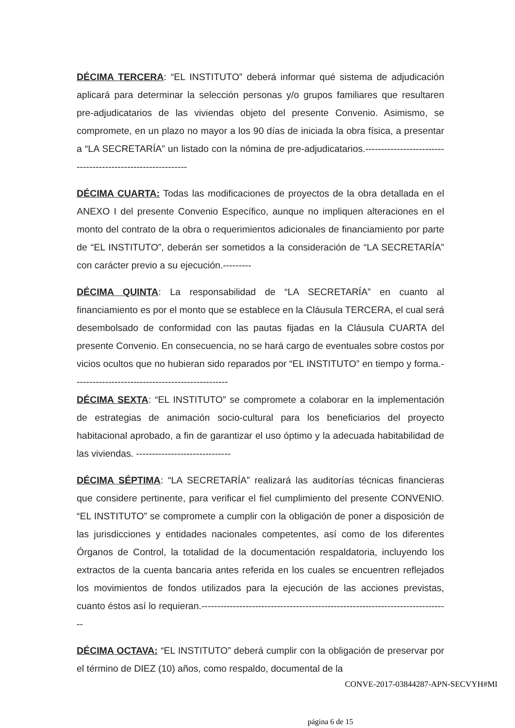DÉCIMA TERCERA: “EL INSTITUTO” deberá informar qué sistema de adjudicación aplicará para determinar la selección personas y/o grupos familiares que resultaren pre-adjudicatarios de las viviendas objeto del presente Convenio. Asimismo, se compromete, en un plazo no mayor a los 90 días de iniciada la obra física, a presentar a “LA SECRETARÍA” un listado con la nómina de pre-adjudicatarios.------------------------------------------------------------
DÉCIMA CUARTA: Todas las modificaciones de proyectos de la obra detallada en el ANEXO I del presente Convenio Específico, aunque no impliquen alteraciones en el monto del contrato de la obra o requerimientos adicionales de financiamiento por parte de “EL INSTITUTO”, deberán ser sometidos a la consideración de “LA SECRETARÍA” con carácter previo a su ejecución.---------
DÉCIMA QUINTA: La responsabilidad de “LA SECRETARÍA” en cuanto al financiamiento es por el monto que se establece en la Cláusula TERCERA, el cual será desembolsado de conformidad con las pautas fijadas en la Cláusula CUARTA del presente Convenio. En consecuencia, no se hará cargo de eventuales sobre costos por vicios ocultos que no hubieran sido reparados por “EL INSTITUTO” en tiempo y forma.-------------------------------------------------
DÉCIMA SEXTA: “EL INSTITUTO” se compromete a colaborar en la implementación de estrategias de animación socio-cultural para los beneficiarios del proyecto habitacional aprobado, a fin de garantizar el uso óptimo y la adecuada habitabilidad de las viviendas. ------------------------------
DÉCIMA SÉPTIMA: “LA SECRETARÍA” realizará las auditorías técnicas financieras que considere pertinente, para verificar el fiel cumplimiento del presente CONVENIO. “EL INSTITUTO” se compromete a cumplir con la obligación de poner a disposición de las jurisdicciones y entidades nacionales competentes, así como de los diferentes Órganos de Control, la totalidad de la documentación respaldatoria, incluyendo los extractos de la cuenta bancaria antes referida en los cuales se encuentren reflejados los movimientos de fondos utilizados para la ejecución de las acciones previstas, cuanto éstos así lo requieran.-------------------------------------------------------------------------------
DÉCIMA OCTAVA: “EL INSTITUTO” deberá cumplir con la obligación de preservar por el término de DIEZ (10) años, como respaldo, documental de la
CONVE-2017-03844287-APN-SECVYH#MI
página 6 de 15